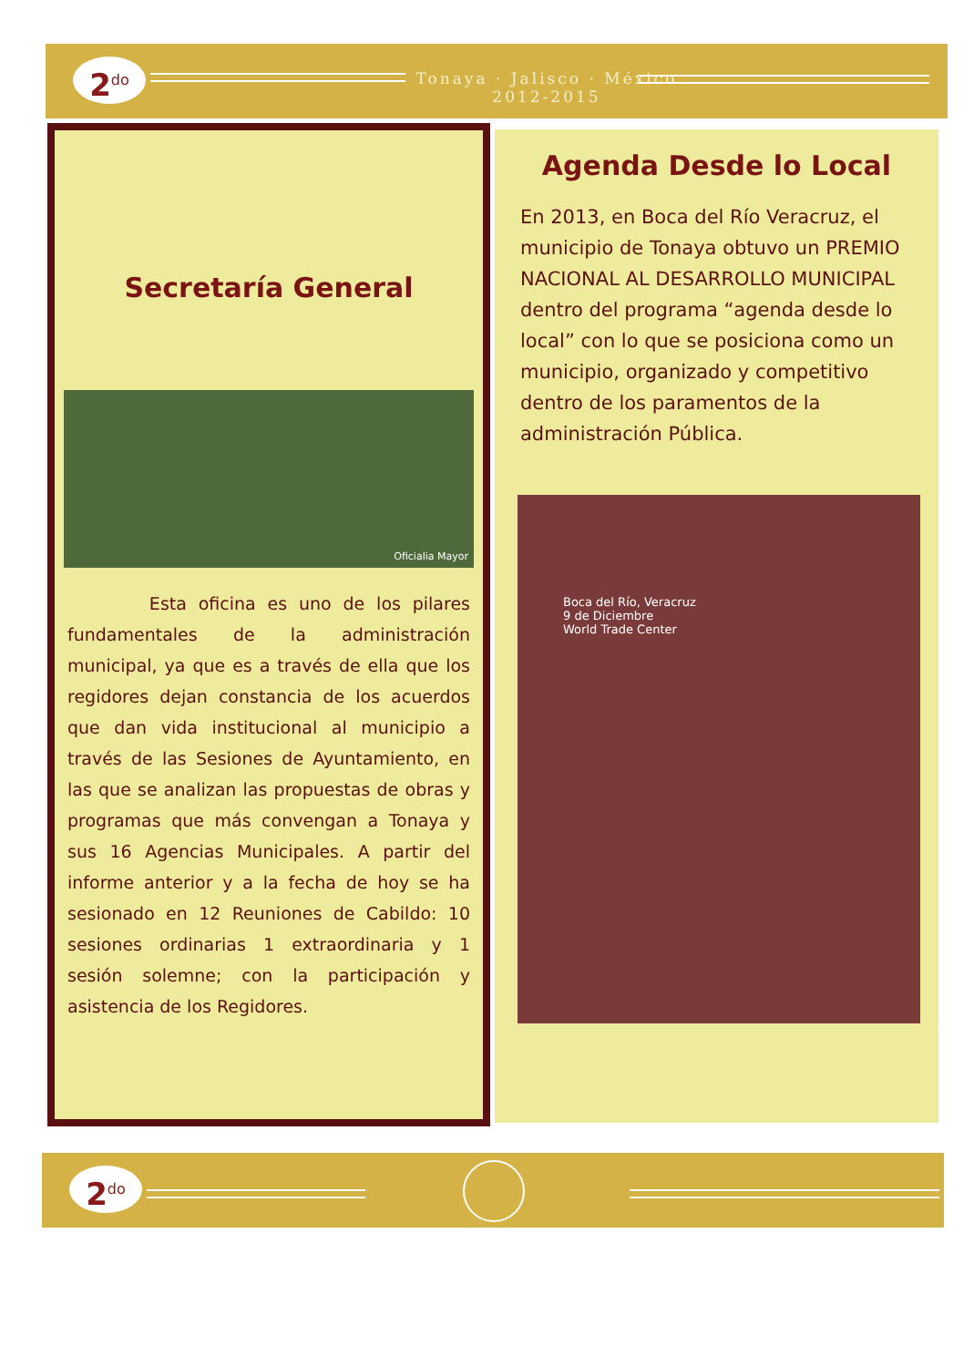2<sup>do</sup>
Tonaya · Jalisco · México
2012-2015
Secretaría General
Oficialia Mayor
Esta oficina es uno de los pilares fundamentales de la administración municipal, ya que es a través de ella que los regidores dejan constancia de los acuerdos que dan vida institucional al municipio a través de las Sesiones de Ayuntamiento, en las que se analizan las propuestas de obras y programas que más convengan a Tonaya y sus 16 Agencias Municipales. A partir del informe anterior y a la fecha de hoy se ha sesionado en 12 Reuniones de Cabildo: 10 sesiones ordinarias 1 extraordinaria y 1 sesión solemne; con la participación y asistencia de los Regidores.
Agenda Desde lo Local
En 2013, en Boca del Río Veracruz, el municipio de Tonaya obtuvo un PREMIO NACIONAL AL DESARROLLO MUNICIPAL dentro del programa “agenda desde lo local” con lo que se posiciona como un municipio, organizado y competitivo dentro de los paramentos de la administración Pública.
Boca del Río, Veracruz
9 de Diciembre
World Trade Center
2<sup>do</sup>